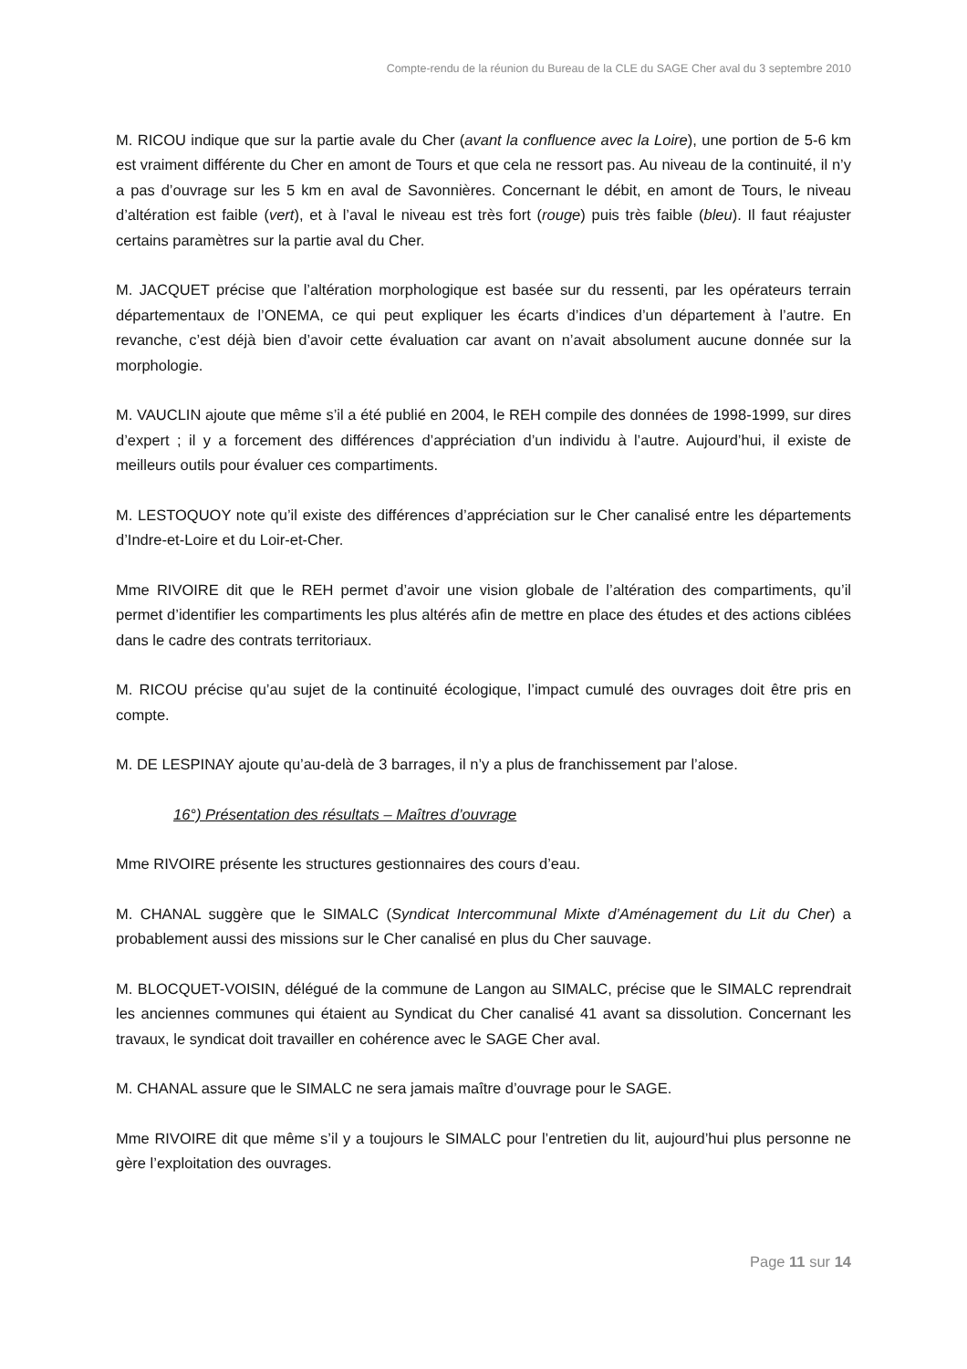Compte-rendu de la réunion du Bureau de la CLE du SAGE Cher aval du 3 septembre 2010
M. RICOU indique que sur la partie avale du Cher (avant la confluence avec la Loire), une portion de 5-6 km est vraiment différente du Cher en amont de Tours et que cela ne ressort pas. Au niveau de la continuité, il n’y a pas d’ouvrage sur les 5 km en aval de Savonnières. Concernant le débit, en amont de Tours, le niveau d’altération est faible (vert), et à l’aval le niveau est très fort (rouge) puis très faible (bleu). Il faut réajuster certains paramètres sur la partie aval du Cher.
M. JACQUET précise que l’altération morphologique est basée sur du ressenti, par les opérateurs terrain départementaux de l’ONEMA, ce qui peut expliquer les écarts d’indices d’un département à l’autre. En revanche, c’est déjà bien d’avoir cette évaluation car avant on n’avait absolument aucune donnée sur la morphologie.
M. VAUCLIN ajoute que même s’il a été publié en 2004, le REH compile des données de 1998-1999, sur dires d’expert ; il y a forcement des différences d’appréciation d’un individu à l’autre. Aujourd’hui, il existe de meilleurs outils pour évaluer ces compartiments.
M. LESTOQUOY note qu’il existe des différences d’appréciation sur le Cher canalisé entre les départements d’Indre-et-Loire et du Loir-et-Cher.
Mme RIVOIRE dit que le REH permet d’avoir une vision globale de l’altération des compartiments, qu’il permet d’identifier les compartiments les plus altérés afin de mettre en place des études et des actions ciblées dans le cadre des contrats territoriaux.
M. RICOU précise qu’au sujet de la continuité écologique, l’impact cumulé des ouvrages doit être pris en compte.
M. DE LESPINAY ajoute qu’au-delà de 3 barrages, il n’y a plus de franchissement par l’alose.
16°) Présentation des résultats – Maîtres d’ouvrage
Mme RIVOIRE présente les structures gestionnaires des cours d’eau.
M. CHANAL suggère que le SIMALC (Syndicat Intercommunal Mixte d’Aménagement du Lit du Cher) a probablement aussi des missions sur le Cher canalisé en plus du Cher sauvage.
M. BLOCQUET-VOISIN, délégué de la commune de Langon au SIMALC, précise que le SIMALC reprendrait les anciennes communes qui étaient au Syndicat du Cher canalisé 41 avant sa dissolution. Concernant les travaux, le syndicat doit travailler en cohérence avec le SAGE Cher aval.
M. CHANAL assure que le SIMALC ne sera jamais maître d’ouvrage pour le SAGE.
Mme RIVOIRE dit que même s’il y a toujours le SIMALC pour l’entretien du lit, aujourd’hui plus personne ne gère l’exploitation des ouvrages.
Page 11 sur 14